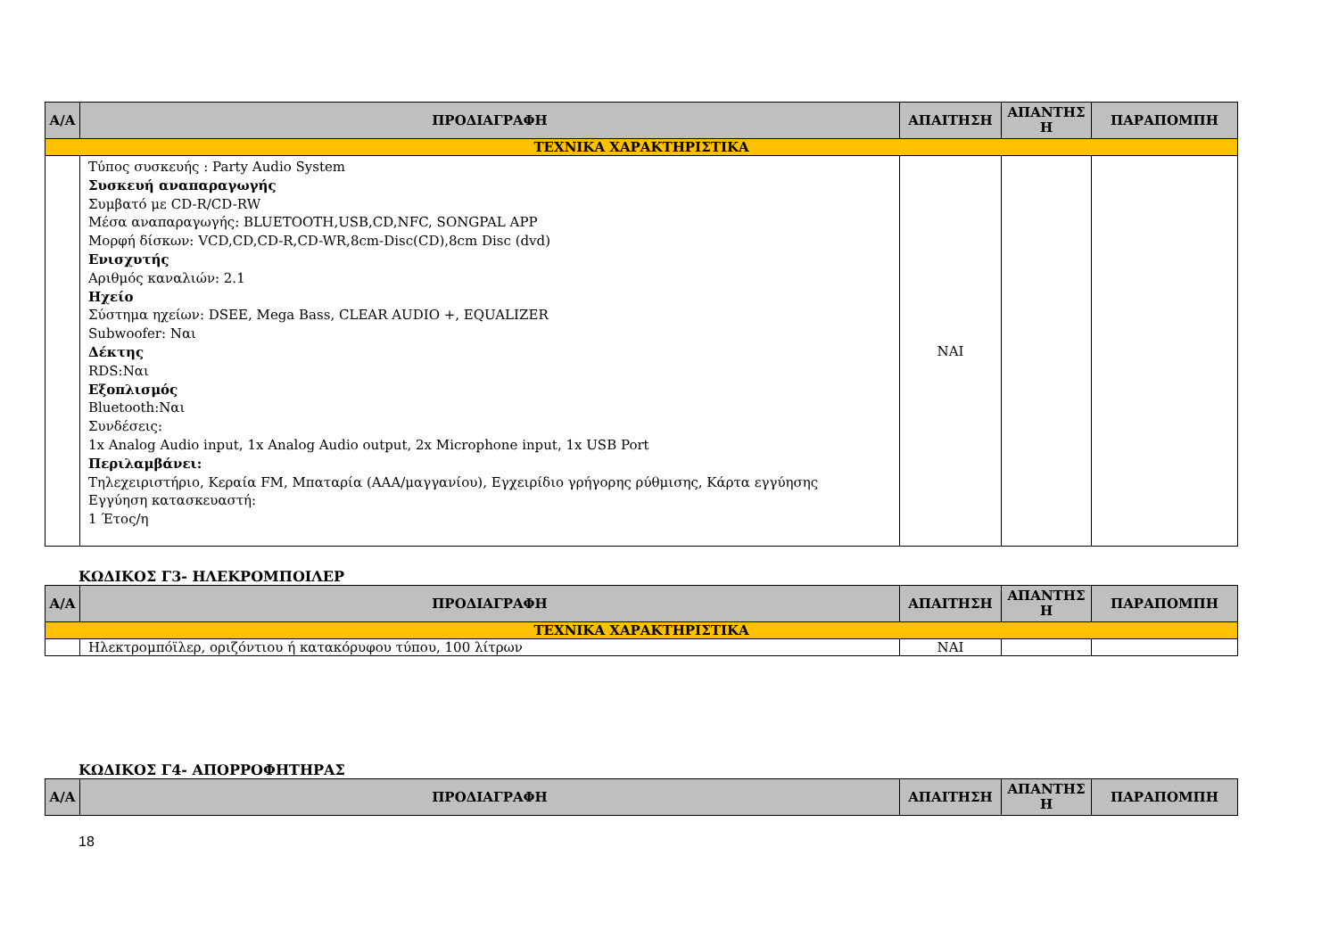| Α/Α | ΠΡΟΔΙΑΓΡΑΦΗ | ΑΠΑΙΤΗΣΗ | ΑΠΑΝΤΗΣ Η | ΠΑΡΑΠΟΜΠΗ |
| --- | --- | --- | --- | --- |
| ΤΕΧΝΙΚΑ ΧΑΡΑΚΤΗΡΙΣΤΙΚΑ | | | | |
| | Τύπος συσκευής : Party Audio System Συσκευή αναπαραγωγής Συμβατό με CD-R/CD-RW Μέσα αναπαραγωγής: BLUETOOTH,USB,CD,NFC, SONGPAL APP Μορφή δίσκων: VCD,CD,CD-R,CD-WR,8cm-Disc(CD),8cm Disc (dvd) Ενισχυτής Αριθμός καναλιών: 2.1 Ηχείο Σύστημα ηχείων: DSEE, Mega Bass, CLEAR AUDIO +, EQUALIZER Subwoofer: Ναι Δέκτης RDS:Ναι Εξοπλισμός Bluetooth:Ναι Συνδέσεις: 1x Analog Audio input, 1x Analog Audio output, 2x Microphone input, 1x USB Port Περιλαμβάνει: Τηλεχειριστήριο, Κεραία FM, Μπαταρία (AAA/μαγγανίου), Εγχειρίδιο γρήγορης ρύθμισης, Κάρτα εγγύησης Εγγύηση κατασκευαστή: 1 Έτος/η | ΝΑΙ | | |
ΚΩΔΙΚΟΣ Γ3- ΗΛΕΚΡΟΜΠΟΙΛΕΡ
| Α/Α | ΠΡΟΔΙΑΓΡΑΦΗ | ΑΠΑΙΤΗΣΗ | ΑΠΑΝΤΗΣ Η | ΠΑΡΑΠΟΜΠΗ |
| --- | --- | --- | --- | --- |
| ΤΕΧΝΙΚΑ ΧΑΡΑΚΤΗΡΙΣΤΙΚΑ | | | | |
| | Ηλεκτρομπόϊλερ, οριζόντιου ή κατακόρυφου τύπου, 100 λίτρων | ΝΑΙ | | |
ΚΩΔΙΚΟΣ Γ4- ΑΠΟΡΡΟΦΗΤΗΡΑΣ
| Α/Α | ΠΡΟΔΙΑΓΡΑΦΗ | ΑΠΑΙΤΗΣΗ | ΑΠΑΝΤΗΣ Η | ΠΑΡΑΠΟΜΠΗ |
| --- | --- | --- | --- | --- |
18